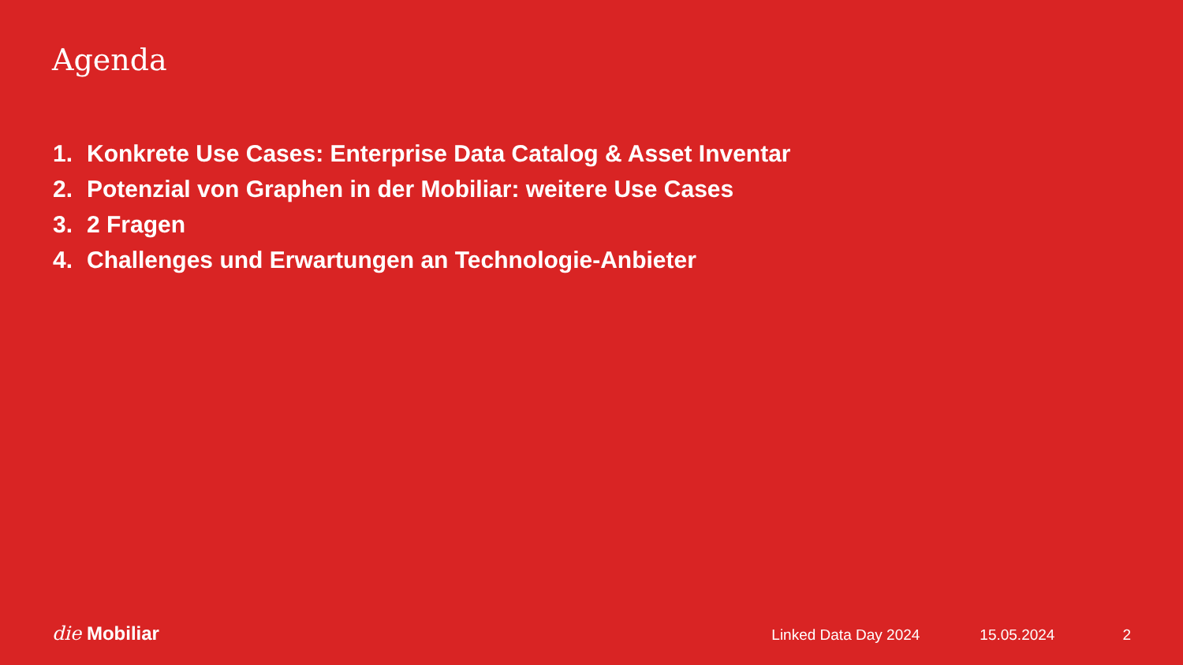Agenda
1. Konkrete Use Cases: Enterprise Data Catalog & Asset Inventar
2. Potenzial von Graphen in der Mobiliar: weitere Use Cases
3. 2 Fragen
4. Challenges und Erwartungen an Technologie-Anbieter
die Mobiliar
Linked Data Day 2024 15.05.2024 2